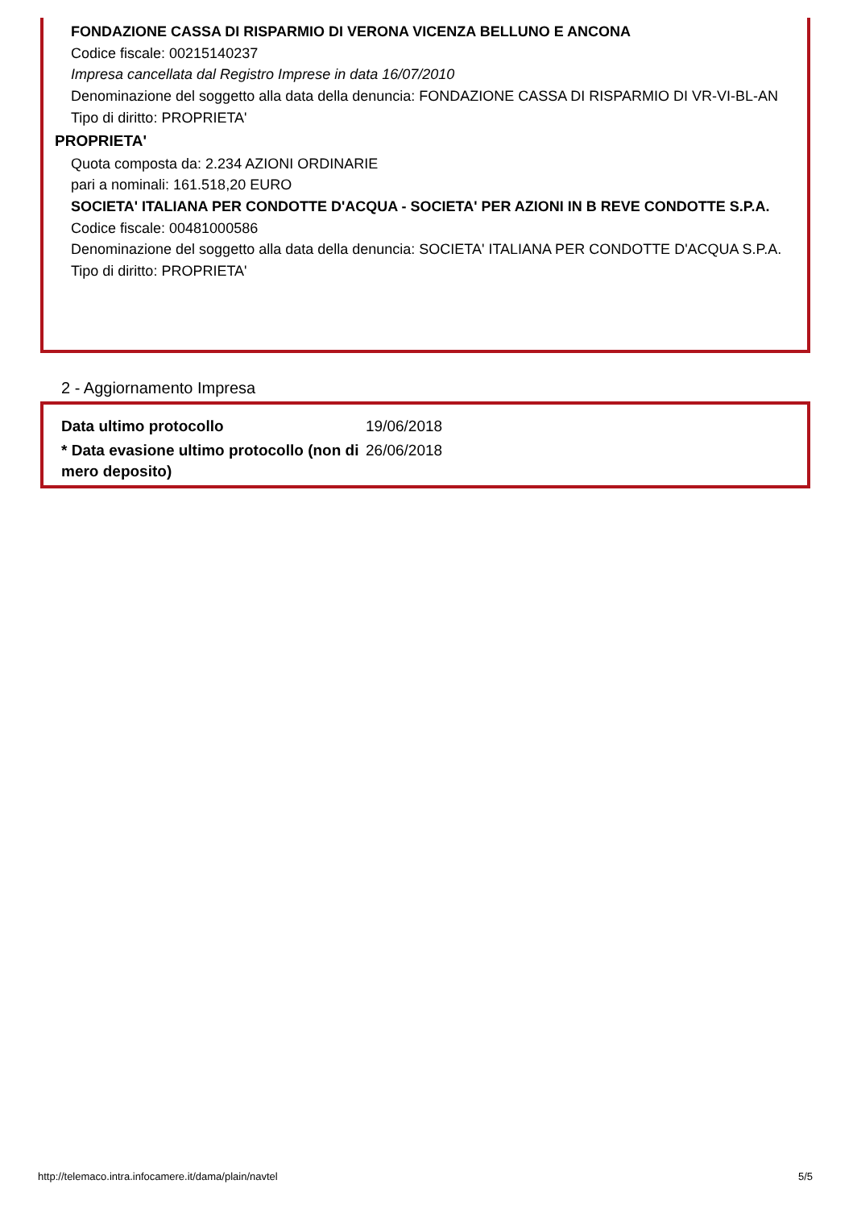FONDAZIONE CASSA DI RISPARMIO DI VERONA VICENZA BELLUNO E ANCONA
Codice fiscale: 00215140237
Impresa cancellata dal Registro Imprese in data 16/07/2010
Denominazione del soggetto alla data della denuncia: FONDAZIONE CASSA DI RISPARMIO DI VR-VI-BL-AN
Tipo di diritto: PROPRIETA'
PROPRIETA'
Quota composta da: 2.234 AZIONI ORDINARIE
pari a nominali: 161.518,20 EURO
SOCIETA' ITALIANA PER CONDOTTE D'ACQUA - SOCIETA' PER AZIONI IN B REVE CONDOTTE S.P.A.
Codice fiscale: 00481000586
Denominazione del soggetto alla data della denuncia: SOCIETA' ITALIANA PER CONDOTTE D'ACQUA S.P.A.
Tipo di diritto: PROPRIETA'
2 - Aggiornamento Impresa
| Data ultimo protocollo | 19/06/2018 |
| * Data evasione ultimo protocollo (non di mero deposito) | 26/06/2018 |
http://telemaco.intra.infocamere.it/dama/plain/navtel 5/5